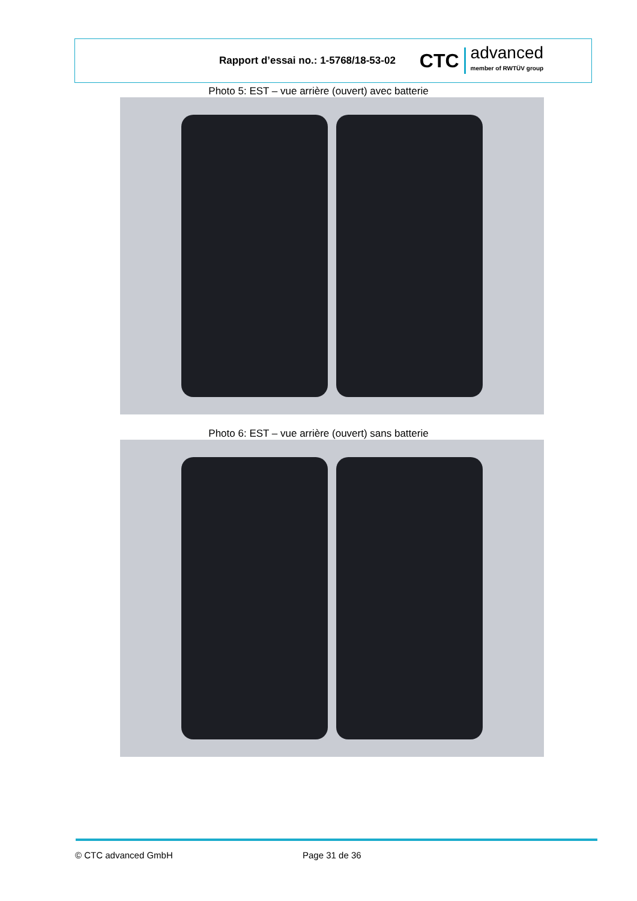Rapport d’essai no.: 1-5768/18-53-02
CTC advanced
member of RWTÜV group
Photo 5: EST – vue arrière (ouvert) avec batterie
Photo 6: EST – vue arrière (ouvert) sans batterie
© CTC advanced GmbH Page 31 de 36